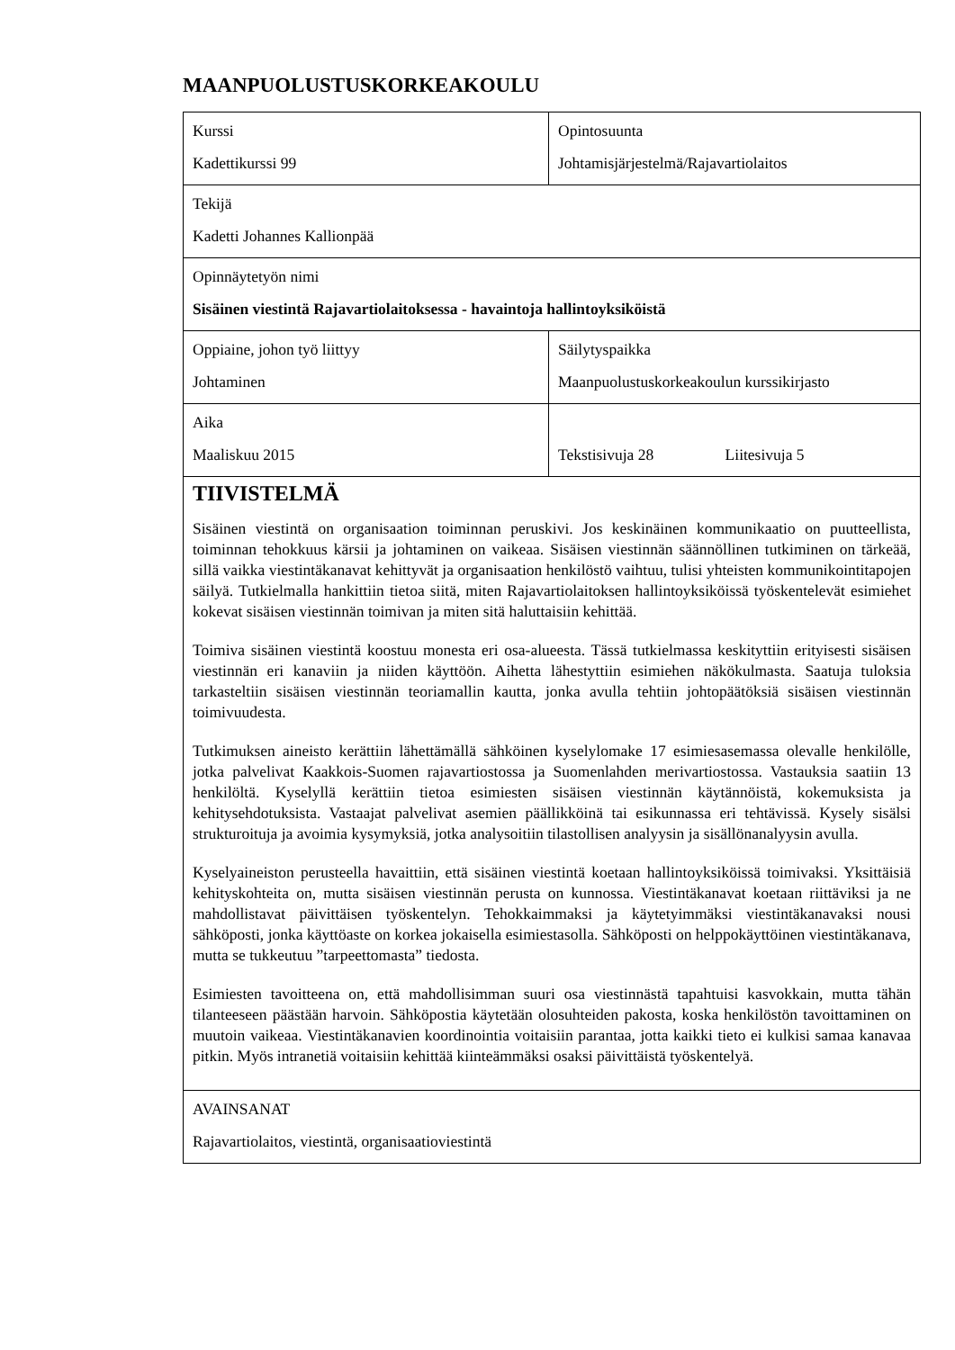MAANPUOLUSTUSKORKEAKOULU
| Kurssi Kadettikurssi 99 | Opintosuunta Johtamisjärjestelmä/Rajavartiolaitos |
| Tekijä Kadetti Johannes Kallionpää | |
| Opinnäytetyön nimi Sisäinen viestintä Rajavartiolaitoksessa - havaintoja hallintoyksiköistä | |
| Oppiaine, johon työ liittyy Johtaminen | Säilytyspaikka Maanpuolustuskorkeakoulun kurssikirjasto |
| Aika Maaliskuu 2015 | Tekstisivuja 28 Liitesivuja 5 |
| TIIVISTELMÄ Sisäinen viestintä on organisaation toiminnan peruskivi. Jos keskinäinen kommunikaatio on puutteellista, toiminnan tehokkuus kärsii ja johtaminen on vaikeaa. Sisäisen viestinnän säännöllinen tutkiminen on tärkeää, sillä vaikka viestintäkanavat kehittyvät ja organisaation henkilöstö vaihtuu, tulisi yhteisten kommunikointitapojen säilyä. Tutkielmalla hankittiin tietoa siitä, miten Rajavartiolaitoksen hallintoyksiköissä työskentelevät esimiehet kokevat sisäisen viestinnän toimivan ja miten sitä haluttaisiin kehittää. Toimiva sisäinen viestintä koostuu monesta eri osa-alueesta. Tässä tutkielmassa keskityttiin erityisesti sisäisen viestinnän eri kanaviin ja niiden käyttöön. Aihetta lähestyttiin esimiehen näkökulmasta. Saatuja tuloksia tarkasteltiin sisäisen viestinnän teoriamallin kautta, jonka avulla tehtiin johtopäätöksiä sisäisen viestinnän toimivuudesta. Tutkimuksen aineisto kerättiin lähettämällä sähköinen kyselylomake 17 esimiesasemassa olevalle henkilölle, jotka palvelivat Kaakkois-Suomen rajavartiostossa ja Suomenlahden merivartiostossa. Vastauksia saatiin 13 henkilöltä. Kyselyllä kerättiin tietoa esimiesten sisäisen viestinnän käytännöistä, kokemuksista ja kehitysehdotuksista. Vastaajat palvelivat asemien päällikköinä tai esikunnassa eri tehtävissä. Kysely sisälsi strukturoituja ja avoimia kysymyksiä, jotka analysoitiin tilastollisen analyysin ja sisällönanalyysin avulla. Kyselyaineiston perusteella havaittiin, että sisäinen viestintä koetaan hallintoyksiköissä toimivaksi. Yksittäisiä kehityskohteita on, mutta sisäisen viestinnän perusta on kunnossa. Viestintäkanavat koetaan riittäviksi ja ne mahdollistavat päivittäisen työskentelyn. Tehokkaimmaksi ja käytetyimmäksi viestintäkanavaksi nousi sähköposti, jonka käyttöaste on korkea jokaisella esimiestasolla. Sähköposti on helppokäyttöinen viestintäkanava, mutta se tukkeutuu ”tarpeettomasta” tiedosta. Esimiesten tavoitteena on, että mahdollisimman suuri osa viestinnästä tapahtuisi kasvokkain, mutta tähän tilanteeseen päästään harvoin. Sähköpostia käytetään olosuhteiden pakosta, koska henkilöstön tavoittaminen on muutoin vaikeaa. Viestintäkanavien koordinointia voitaisiin parantaa, jotta kaikki tieto ei kulkisi samaa kanavaa pitkin. Myös intranetiä voitaisiin kehittää kiinteämmäksi osaksi päivittäistä työskentelyä. | |
| AVAINSANAT Rajavartiolaitos, viestintä, organisaatioviestintä | |